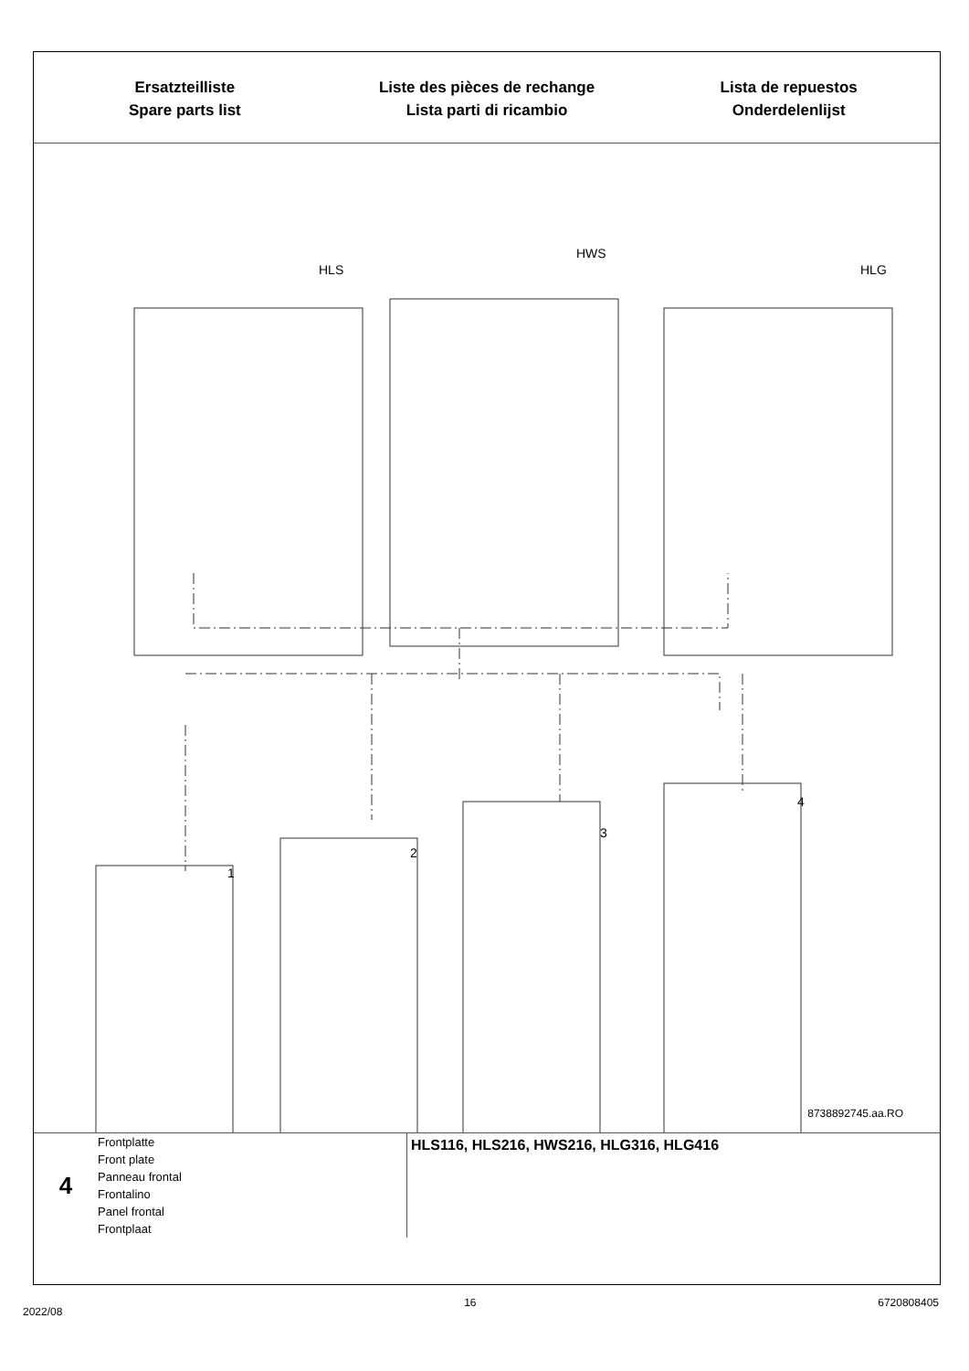Ersatzteilliste
Spare parts list
Liste des pièces de rechange
Lista parti di ricambio
Lista de repuestos
Onderdelenlijst
HLS
HWS
HLG
1
2
3
4
8738892745.aa.RO
4
Frontplatte
Front plate
Panneau frontal
Frontalino
Panel frontal
Frontplaat
HLS116, HLS216, HWS216, HLG316, HLG416
2022/08 16 6720808405